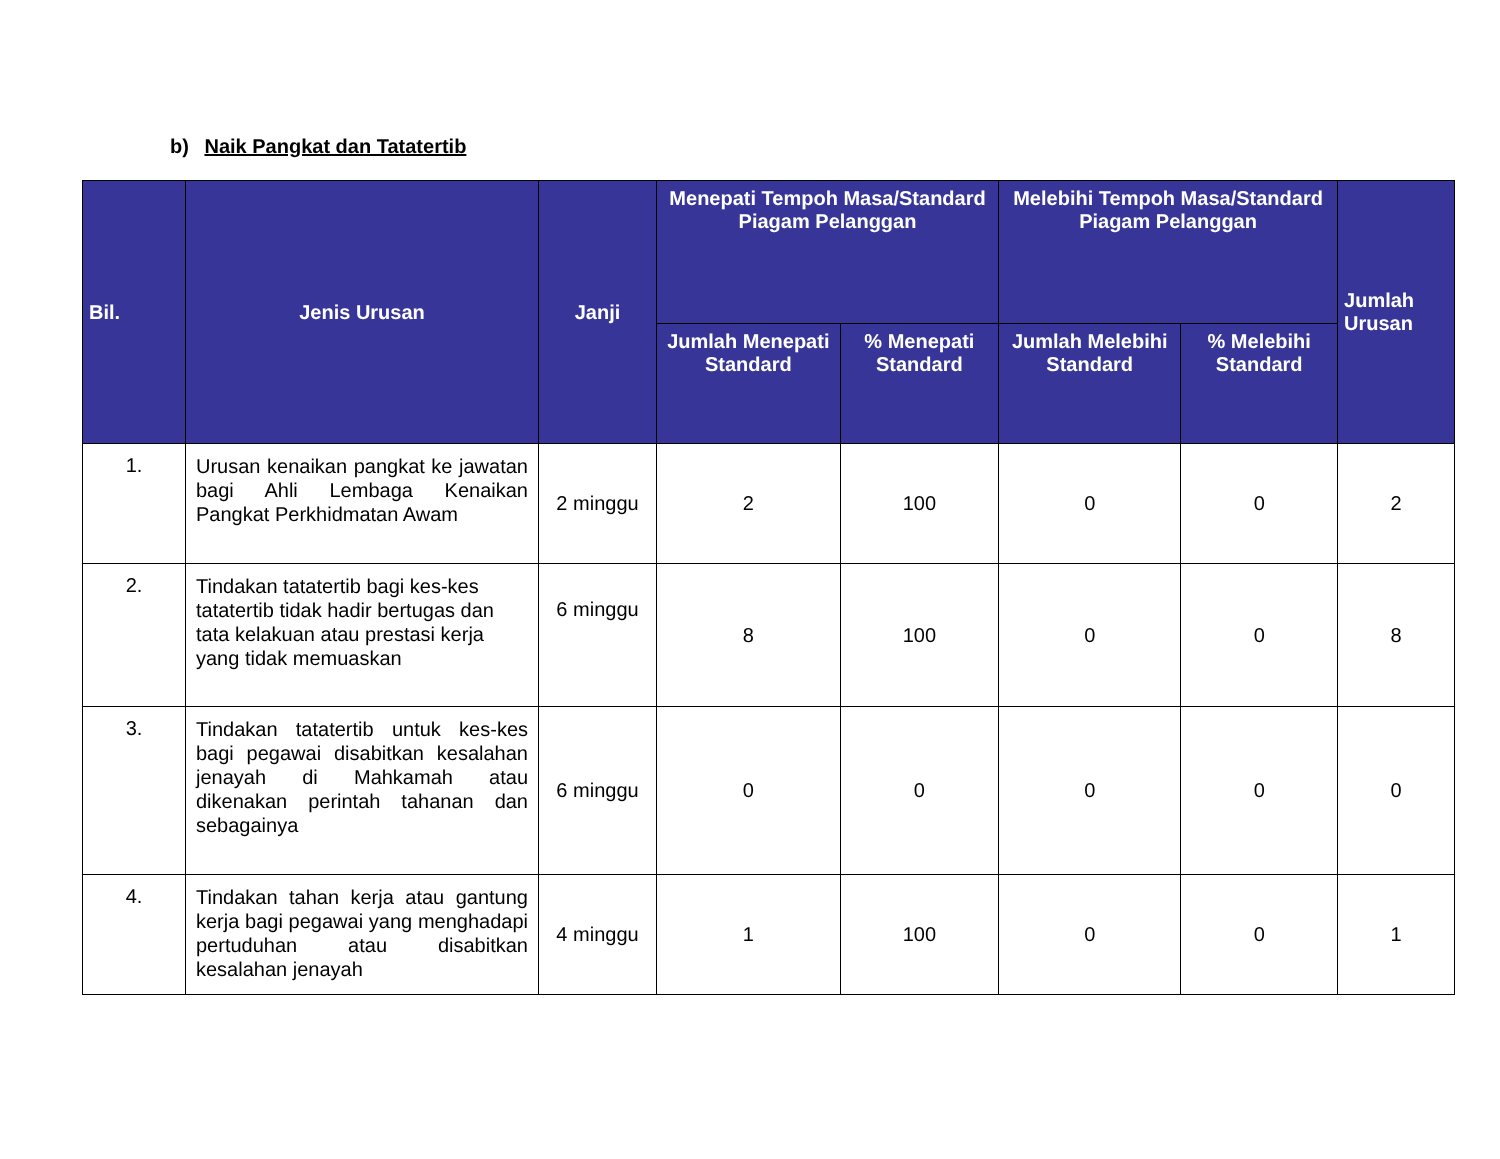b) Naik Pangkat dan Tatatertib
| Bil. | Jenis Urusan | Janji | Menepati Tempoh Masa/Standard Piagam Pelanggan | | Melebihi Tempoh Masa/Standard Piagam Pelanggan | | Jumlah Urusan |
| --- | --- | --- | --- | --- | --- | --- | --- |
| | | | Jumlah Menepati Standard | % Menepati Standard | Jumlah Melebihi Standard | % Melebihi Standard | |
| 1. | Urusan kenaikan pangkat ke jawatan bagi Ahli Lembaga Kenaikan Pangkat Perkhidmatan Awam | 2 minggu | 2 | 100 | 0 | 0 | 2 |
| 2. | Tindakan tatatertib bagi kes-kes tatatertib tidak hadir bertugas dan tata kelakuan atau prestasi kerja yang tidak memuaskan | 6 minggu | 8 | 100 | 0 | 0 | 8 |
| 3. | Tindakan tatatertib untuk kes-kes bagi pegawai disabitkan kesalahan jenayah di Mahkamah atau dikenakan perintah tahanan dan sebagainya | 6 minggu | 0 | 0 | 0 | 0 | 0 |
| 4. | Tindakan tahan kerja atau gantung kerja bagi pegawai yang menghadapi pertuduhan atau disabitkan kesalahan jenayah | 4 minggu | 1 | 100 | 0 | 0 | 1 |